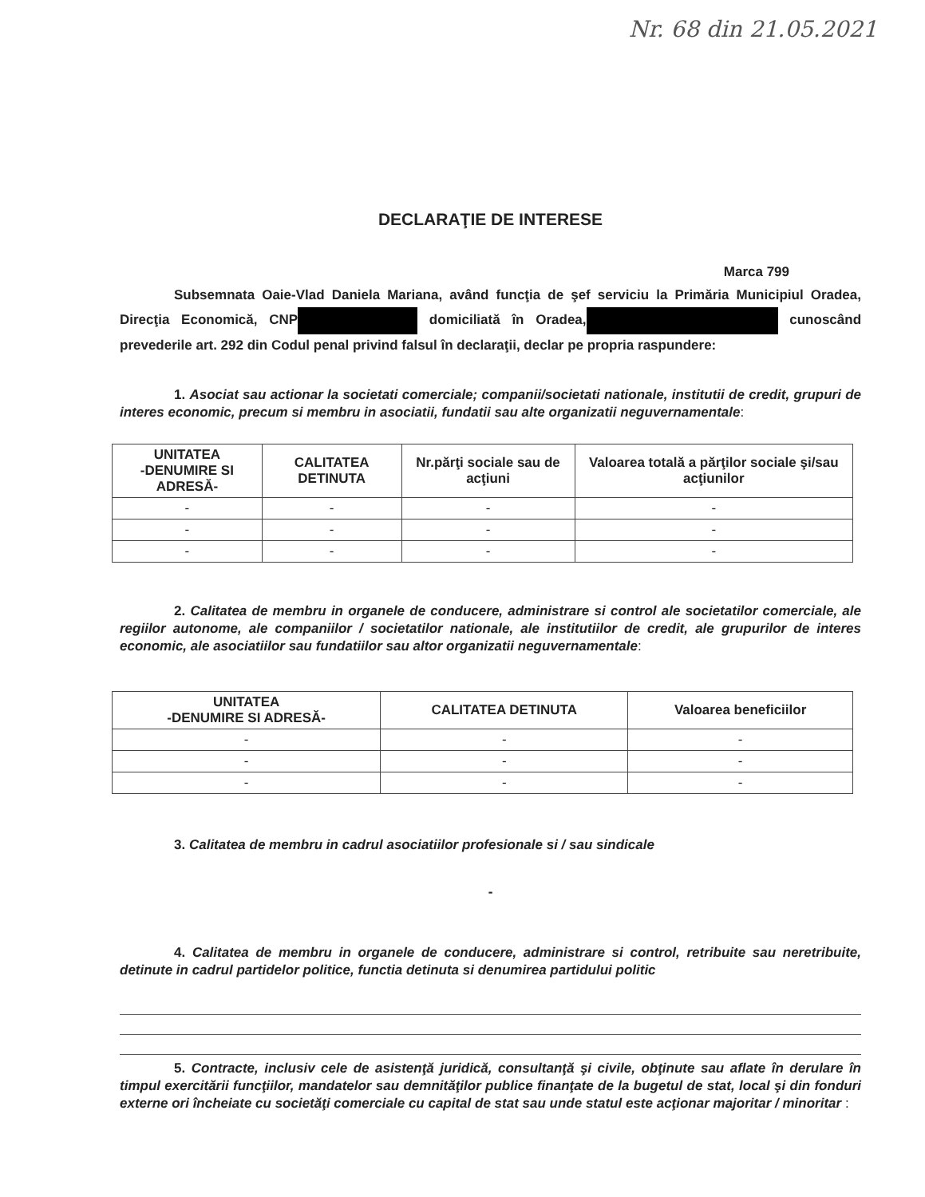Nr. 68 din 21.05.2021
DECLARAŢIE DE INTERESE
Marca 799
Subsemnata Oaie-Vlad Daniela Mariana, având funcţia de şef serviciu la Primăria Municipiul Oradea, Direcţia Economică, CNP domiciliată în Oradea, cunoscând prevederile art. 292 din Codul penal privind falsul în declaraţii, declar pe propria raspundere:
1. Asociat sau actionar la societati comerciale; companii/societati nationale, institutii de credit, grupuri de interes economic, precum si membru in asociatii, fundatii sau alte organizatii neguvernamentale:
| UNITATEA -DENUMIRE SI ADRESĂ- | CALITATEA DETINUTA | Nr.părţi sociale sau de acţiuni | Valoarea totală a părţilor sociale şi/sau acţiunilor |
| --- | --- | --- | --- |
| - | - | - | - |
| - | - | - | - |
| - | - | - | - |
2. Calitatea de membru in organele de conducere, administrare si control ale societatilor comerciale, ale regiilor autonome, ale companiilor / societatilor nationale, ale institutiilor de credit, ale grupurilor de interes economic, ale asociatiilor sau fundatiilor sau altor organizatii neguvernamentale:
| UNITATEA -DENUMIRE SI ADRESĂ- | CALITATEA DETINUTA | Valoarea beneficiilor |
| --- | --- | --- |
| - | - | - |
| - | - | - |
| - | - | - |
3. Calitatea de membru in cadrul asociatiilor profesionale si / sau sindicale
-
4. Calitatea de membru in organele de conducere, administrare si control, retribuite sau neretribuite, detinute in cadrul partidelor politice, functia detinuta si denumirea partidului politic
5. Contracte, inclusiv cele de asistenţă juridică, consultanţă şi civile, obţinute sau aflate în derulare în timpul exercitării funcţiilor, mandatelor sau demnităţilor publice finanţate de la bugetul de stat, local şi din fonduri externe ori încheiate cu societăţi comerciale cu capital de stat sau unde statul este acţionar majoritar / minoritar :